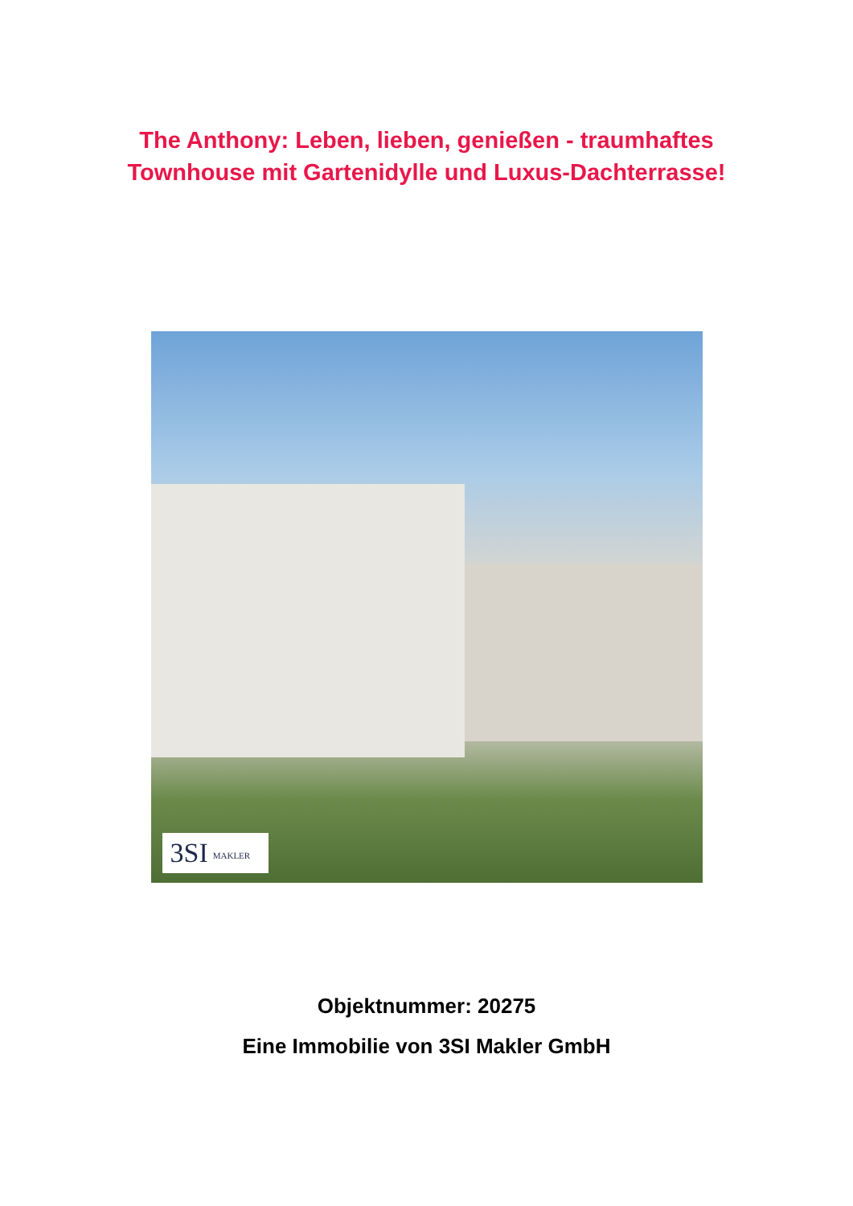The Anthony: Leben, lieben, genießen - traumhaftes
Townhouse mit Gartenidylle und Luxus-Dachterrasse!
3SI MAKLER
Objektnummer: 20275
Eine Immobilie von 3SI Makler GmbH